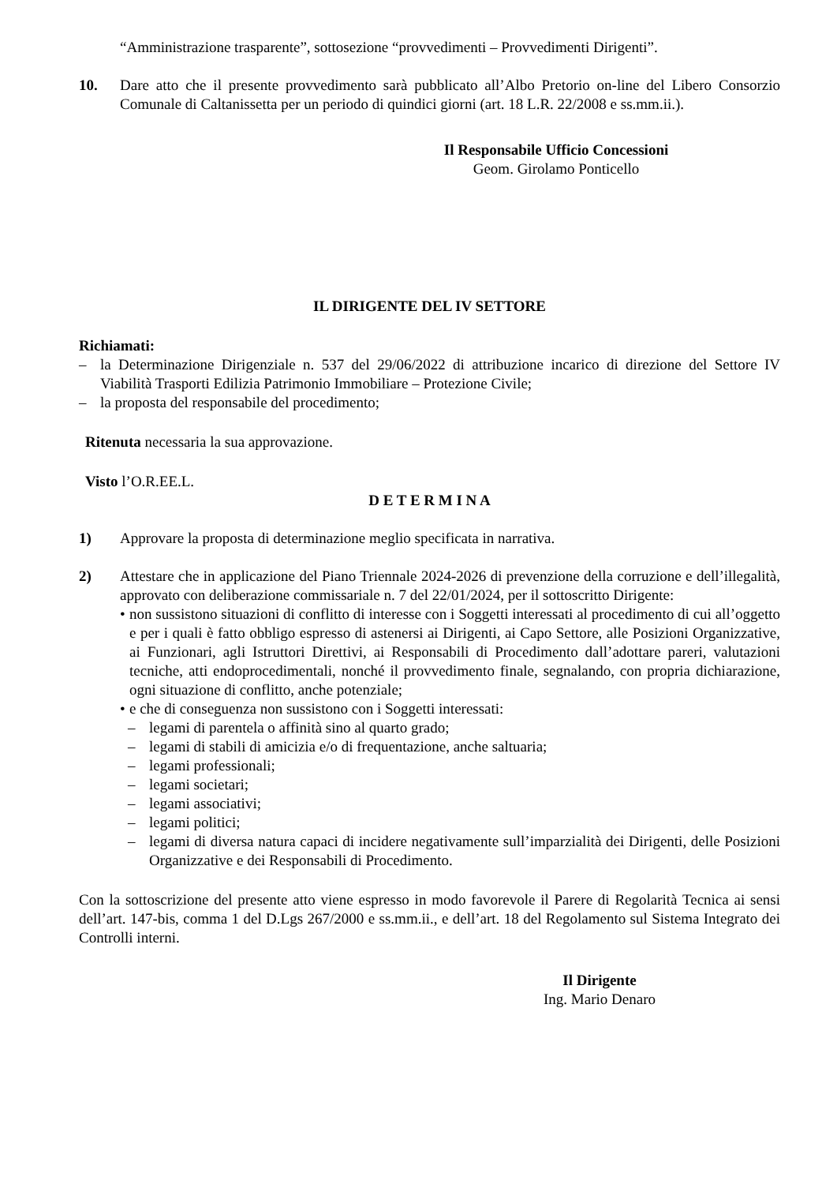“Amministrazione trasparente”, sottosezione “provvedimenti – Provvedimenti Dirigenti”.
10. Dare atto che il presente provvedimento sarà pubblicato all’Albo Pretorio on-line del Libero Consorzio Comunale di Caltanissetta per un periodo di quindici giorni (art. 18 L.R. 22/2008 e ss.mm.ii.).
Il Responsabile Ufficio Concessioni
Geom. Girolamo Ponticello
IL DIRIGENTE DEL IV SETTORE
Richiamati:
– la Determinazione Dirigenziale n. 537 del 29/06/2022 di attribuzione incarico di direzione del Settore IV Viabilità Trasporti Edilizia Patrimonio Immobiliare – Protezione Civile;
– la proposta del responsabile del procedimento;
Ritenuta necessaria la sua approvazione.
Visto l’O.R.EE.L.
D E T E R M I N A
1) Approvare la proposta di determinazione meglio specificata in narrativa.
2) Attestare che in applicazione del Piano Triennale 2024-2026 di prevenzione della corruzione e dell’illegalità, approvato con deliberazione commissariale n. 7 del 22/01/2024, per il sottoscritto Dirigente:
• non sussistono situazioni di conflitto di interesse con i Soggetti interessati al procedimento di cui all’oggetto e per i quali è fatto obbligo espresso di astenersi ai Dirigenti, ai Capo Settore, alle Posizioni Organizzative, ai Funzionari, agli Istruttori Direttivi, ai Responsabili di Procedimento dall’adottare pareri, valutazioni tecniche, atti endoprocedimentali, nonché il provvedimento finale, segnalando, con propria dichiarazione, ogni situazione di conflitto, anche potenziale;
• e che di conseguenza non sussistono con i Soggetti interessati:
– legami di parentela o affinità sino al quarto grado;
– legami di stabili di amicizia e/o di frequentazione, anche saltuaria;
– legami professionali;
– legami societari;
– legami associativi;
– legami politici;
– legami di diversa natura capaci di incidere negativamente sull’imparzialità dei Dirigenti, delle Posizioni Organizzative e dei Responsabili di Procedimento.
Con la sottoscrizione del presente atto viene espresso in modo favorevole il Parere di Regolarità Tecnica ai sensi dell’art. 147-bis, comma 1 del D.Lgs 267/2000 e ss.mm.ii., e dell’art. 18 del Regolamento sul Sistema Integrato dei Controlli interni.
Il Dirigente
Ing. Mario Denaro